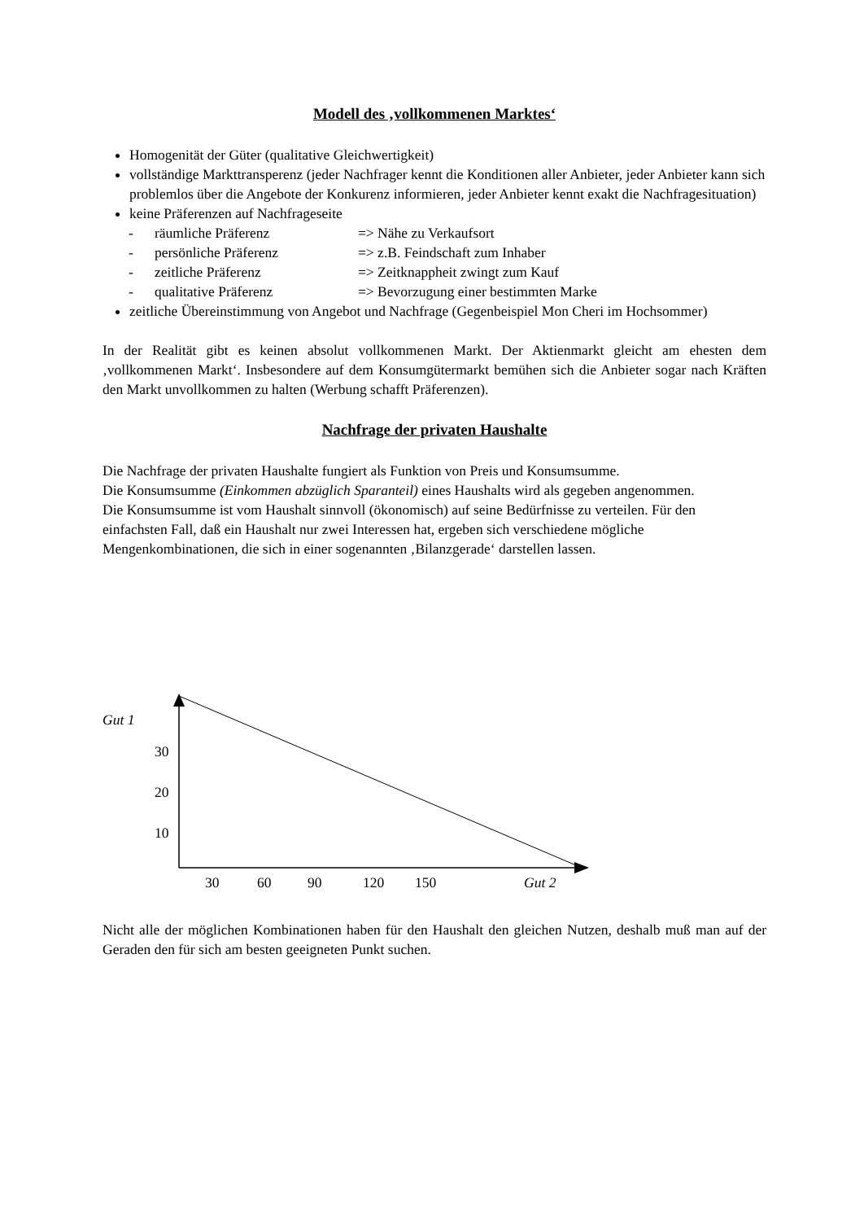Modell des ‚vollkommenen Marktes‘
Homogenität der Güter (qualitative Gleichwertigkeit)
vollständige Markttransperenz (jeder Nachfrager kennt die Konditionen aller Anbieter, jeder Anbieter kann sich problemlos über die Angebote der Konkurenz informieren, jeder Anbieter kennt exakt die Nachfragesituation)
keine Präferenzen auf Nachfrageseite
- räumliche Präferenz => Nähe zu Verkaufsort
- persönliche Präferenz => z.B. Feindschaft zum Inhaber
- zeitliche Präferenz => Zeitknappheit zwingt zum Kauf
- qualitative Präferenz => Bevorzugung einer bestimmten Marke
zeitliche Übereinstimmung von Angebot und Nachfrage (Gegenbeispiel Mon Cheri im Hochsommer)
In der Realität gibt es keinen absolut vollkommenen Markt. Der Aktienmarkt gleicht am ehesten dem ‚vollkommenen Markt‘. Insbesondere auf dem Konsumgütermarkt bemühen sich die Anbieter sogar nach Kräften den Markt unvollkommen zu halten (Werbung schafft Präferenzen).
Nachfrage der privaten Haushalte
Die Nachfrage der privaten Haushalte fungiert als Funktion von Preis und Konsumsumme.
Die Konsumsumme (Einkommen abzüglich Sparanteil) eines Haushalts wird als gegeben angenommen.
Die Konsumsumme ist vom Haushalt sinnvoll (ökonomisch) auf seine Bedürfnisse zu verteilen. Für den einfachsten Fall, daß ein Haushalt nur zwei Interessen hat, ergeben sich verschiedene mögliche Mengenkombinationen, die sich in einer sogenannten ‚Bilanzgerade‘ darstellen lassen.
Gut 1
30
20
10
30 60 90 120 150 Gut 2
Nicht alle der möglichen Kombinationen haben für den Haushalt den gleichen Nutzen, deshalb muß man auf der Geraden den für sich am besten geeigneten Punkt suchen.